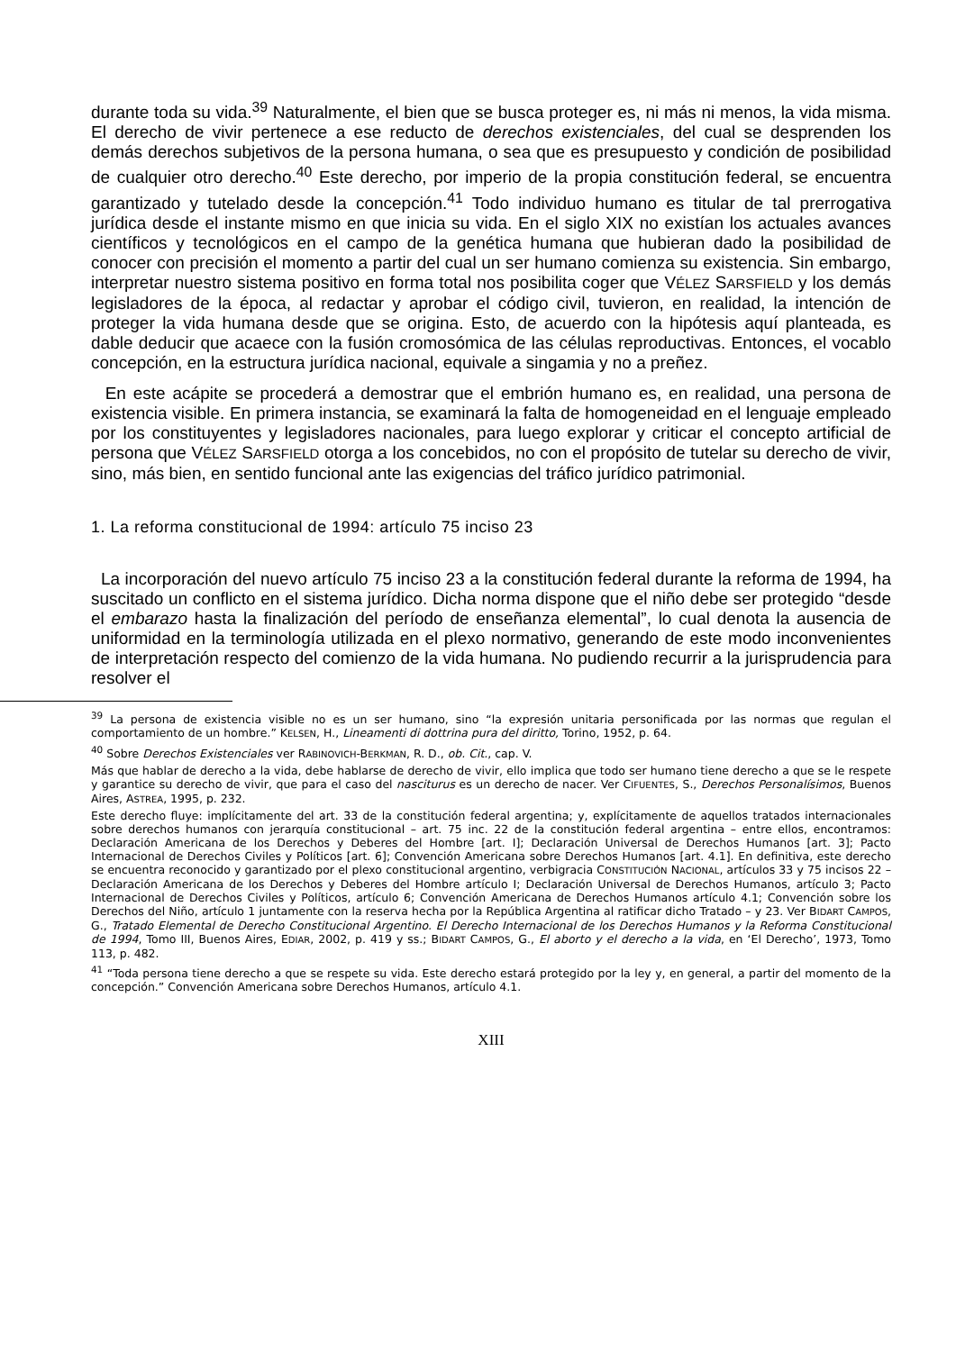durante toda su vida.<sup>39</sup> Naturalmente, el bien que se busca proteger es, ni más ni menos, la vida misma. El derecho de vivir pertenece a ese reducto de derechos existenciales, del cual se desprenden los demás derechos subjetivos de la persona humana, o sea que es presupuesto y condición de posibilidad de cualquier otro derecho.<sup>40</sup> Este derecho, por imperio de la propia constitución federal, se encuentra garantizado y tutelado desde la concepción.<sup>41</sup> Todo individuo humano es titular de tal prerrogativa jurídica desde el instante mismo en que inicia su vida. En el siglo XIX no existían los actuales avances científicos y tecnológicos en el campo de la genética humana que hubieran dado la posibilidad de conocer con precisión el momento a partir del cual un ser humano comienza su existencia. Sin embargo, interpretar nuestro sistema positivo en forma total nos posibilita coger que VÉLEZ SARSFIELD y los demás legisladores de la época, al redactar y aprobar el código civil, tuvieron, en realidad, la intención de proteger la vida humana desde que se origina. Esto, de acuerdo con la hipótesis aquí planteada, es dable deducir que acaece con la fusión cromosómica de las células reproductivas. Entonces, el vocablo concepción, en la estructura jurídica nacional, equivale a singamia y no a preñez.
En este acápite se procederá a demostrar que el embrión humano es, en realidad, una persona de existencia visible. En primera instancia, se examinará la falta de homogeneidad en el lenguaje empleado por los constituyentes y legisladores nacionales, para luego explorar y criticar el concepto artificial de persona que VÉLEZ SARSFIELD otorga a los concebidos, no con el propósito de tutelar su derecho de vivir, sino, más bien, en sentido funcional ante las exigencias del tráfico jurídico patrimonial.
1. La reforma constitucional de 1994: artículo 75 inciso 23
La incorporación del nuevo artículo 75 inciso 23 a la constitución federal durante la reforma de 1994, ha suscitado un conflicto en el sistema jurídico. Dicha norma dispone que el niño debe ser protegido “desde el embarazo hasta la finalización del período de enseñanza elemental”, lo cual denota la ausencia de uniformidad en la terminología utilizada en el plexo normativo, generando de este modo inconvenientes de interpretación respecto del comienzo de la vida humana. No pudiendo recurrir a la jurisprudencia para resolver el
<sup>39</sup> La persona de existencia visible no es un ser humano, sino “la expresión unitaria personificada por las normas que regulan el comportamiento de un hombre.” KELSEN, H., Lineamenti di dottrina pura del diritto, Torino, 1952, p. 64.
<sup>40</sup> Sobre Derechos Existenciales ver RABINOVICH-BERKMAN, R. D., ob. Cit., cap. V.
Más que hablar de derecho a la vida, debe hablarse de derecho de vivir, ello implica que todo ser humano tiene derecho a que se le respete y garantice su derecho de vivir, que para el caso del nasciturus es un derecho de nacer. Ver CIFUENTES, S., Derechos Personalísimos, Buenos Aires, ASTREA, 1995, p. 232.
Este derecho fluye: implícitamente del art. 33 de la constitución federal argentina; y, explícitamente de aquellos tratados internacionales sobre derechos humanos con jerarquía constitucional – art. 75 inc. 22 de la constitución federal argentina – entre ellos, encontramos: Declaración Americana de los Derechos y Deberes del Hombre [art. I]; Declaración Universal de Derechos Humanos [art. 3]; Pacto Internacional de Derechos Civiles y Políticos [art. 6]; Convención Americana sobre Derechos Humanos [art. 4.1]. En definitiva, este derecho se encuentra reconocido y garantizado por el plexo constitucional argentino, verbigracia CONSTITUCIÓN NACIONAL, artículos 33 y 75 incisos 22 – Declaración Americana de los Derechos y Deberes del Hombre artículo I; Declaración Universal de Derechos Humanos, artículo 3; Pacto Internacional de Derechos Civiles y Políticos, artículo 6; Convención Americana de Derechos Humanos artículo 4.1; Convención sobre los Derechos del Niño, artículo 1 juntamente con la reserva hecha por la República Argentina al ratificar dicho Tratado – y 23. Ver BIDART CAMPOS, G., Tratado Elemental de Derecho Constitucional Argentino. El Derecho Internacional de los Derechos Humanos y la Reforma Constitucional de 1994, Tomo III, Buenos Aires, EDIAR, 2002, p. 419 y ss.; BIDART CAMPOS, G., El aborto y el derecho a la vida, en ‘El Derecho’, 1973, Tomo 113, p. 482.
<sup>41</sup> “Toda persona tiene derecho a que se respete su vida. Este derecho estará protegido por la ley y, en general, a partir del momento de la concepción.” Convención Americana sobre Derechos Humanos, artículo 4.1.
XIII